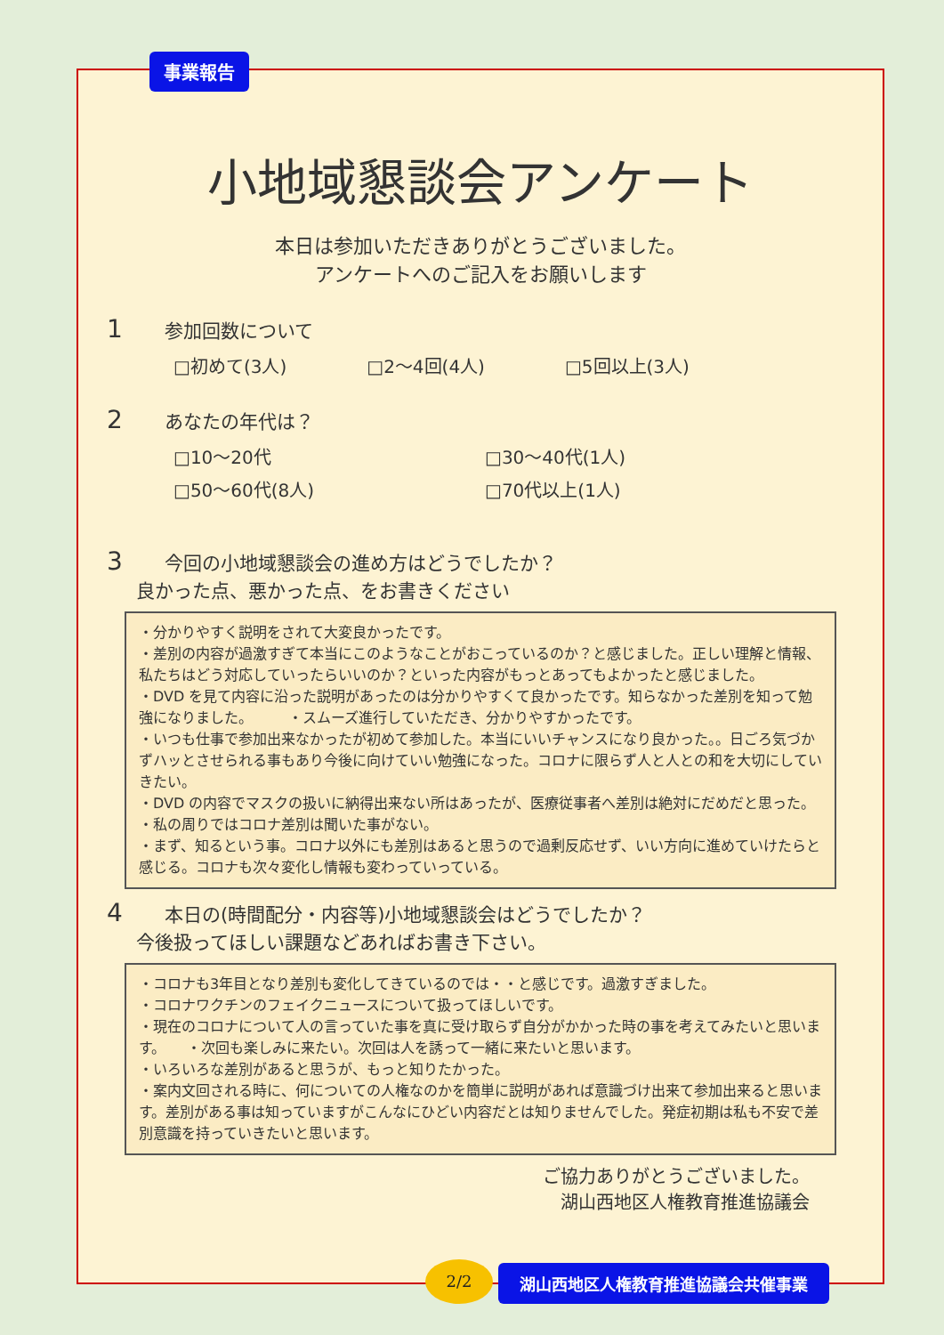事業報告
小地域懇談会アンケート
本日は参加いただきありがとうございました。
アンケートへのご記入をお願いします
1 参加回数について
□初めて(3人) □2～4回(4人) □5回以上(3人)
2 あなたの年代は？
□10～20代 □30～40代(1人) □50～60代(8人) □70代以上(1人)
3 今回の小地域懇談会の進め方はどうでしたか？
良かった点、悪かった点、をお書きください
・分かりやすく説明をされて大変良かったです。
・差別の内容が過激すぎて本当にこのようなことがおこっているのか？と感じました。正しい理解と情報、私たちはどう対応していったらいいのか？といった内容がもっとあってもよかったと感じました。
・DVD を見て内容に沿った説明があったのは分かりやすくて良かったです。知らなかった差別を知って勉強になりました。　　　・スムーズ進行していただき、分かりやすかったです。
・いつも仕事で参加出来なかったが初めて参加した。本当にいいチャンスになり良かった。。日ごろ気づかずハッとさせられる事もあり今後に向けていい勉強になった。コロナに限らず人と人との和を大切にしていきたい。
・DVD の内容でマスクの扱いに納得出来ない所はあったが、医療従事者へ差別は絶対にだめだと思った。
・私の周りではコロナ差別は聞いた事がない。
・まず、知るという事。コロナ以外にも差別はあると思うので過剰反応せず、いい方向に進めていけたらと感じる。コロナも次々変化し情報も変わっていっている。
4 本日の(時間配分・内容等)小地域懇談会はどうでしたか？
今後扱ってほしい課題などあればお書き下さい。
・コロナも3年目となり差別も変化してきているのでは・・と感じです。過激すぎました。
・コロナワクチンのフェイクニュースについて扱ってほしいです。
・現在のコロナについて人の言っていた事を真に受け取らず自分がかかった時の事を考えてみたいと思います。　　・次回も楽しみに来たい。次回は人を誘って一緒に来たいと思います。
・いろいろな差別があると思うが、もっと知りたかった。
・案内文回される時に、何についての人権なのかを簡単に説明があれば意識づけ出来て参加出来ると思います。差別がある事は知っていますがこんなにひどい内容だとは知りませんでした。発症初期は私も不安で差別意識を持っていきたいと思います。
ご協力ありがとうございました。
湖山西地区人権教育推進協議会
2/2 湖山西地区人権教育推進協議会共催事業